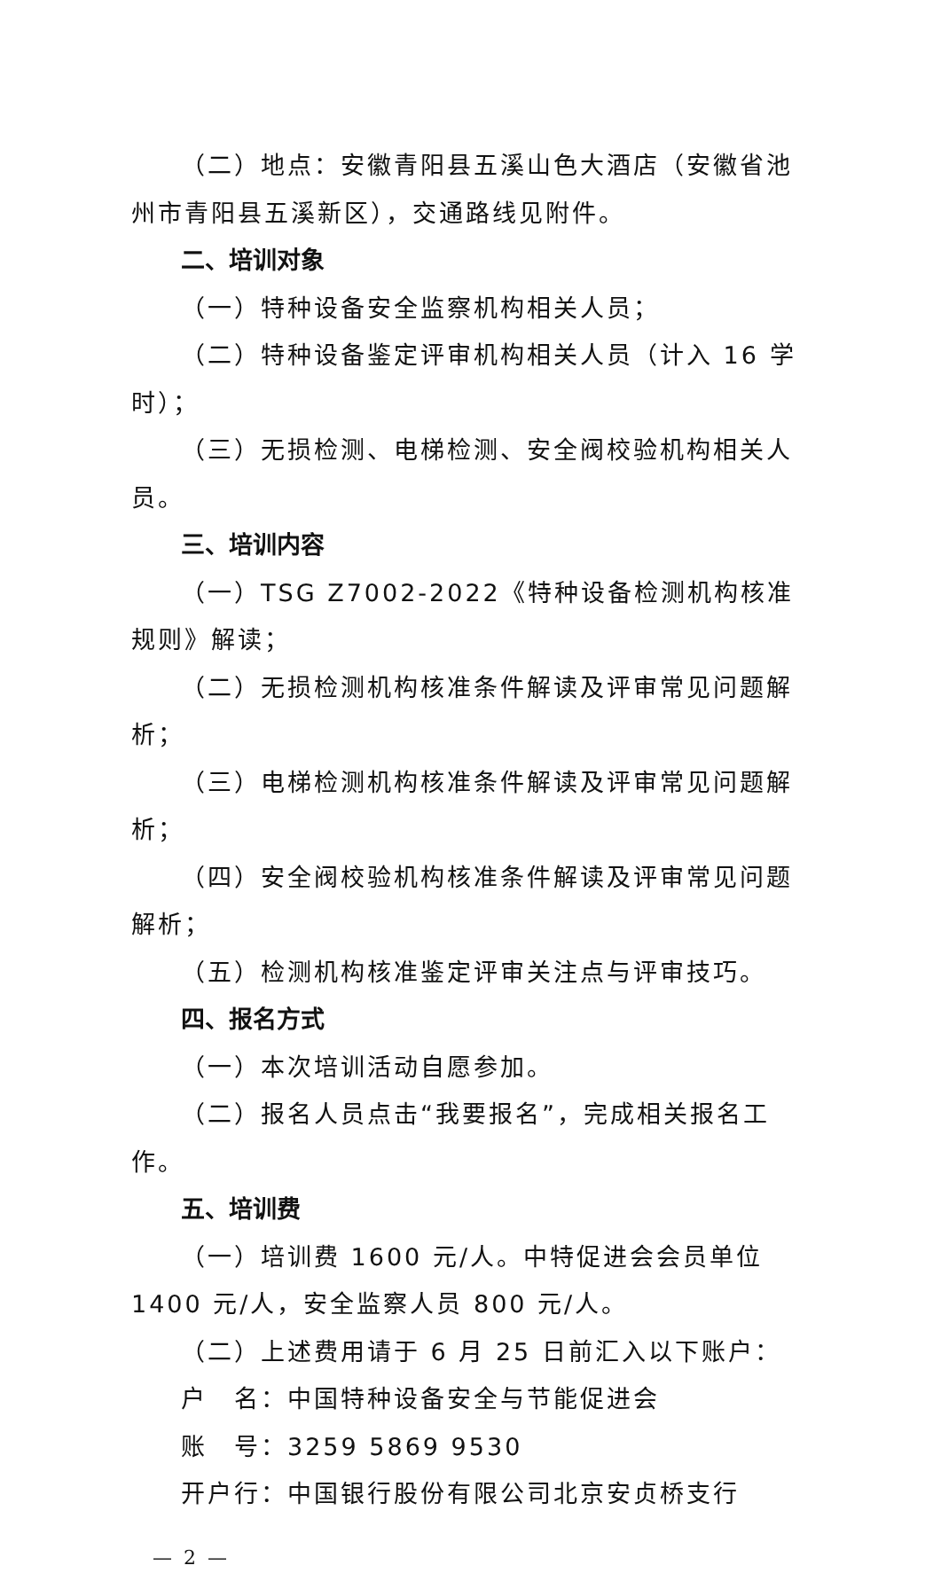（二）地点：安徽青阳县五溪山色大酒店（安徽省池州市青阳县五溪新区），交通路线见附件。
二、培训对象
（一）特种设备安全监察机构相关人员；
（二）特种设备鉴定评审机构相关人员（计入 16 学时）；
（三）无损检测、电梯检测、安全阀校验机构相关人员。
三、培训内容
（一）TSG Z7002-2022《特种设备检测机构核准规则》解读；
（二）无损检测机构核准条件解读及评审常见问题解析；
（三）电梯检测机构核准条件解读及评审常见问题解析；
（四）安全阀校验机构核准条件解读及评审常见问题解析；
（五）检测机构核准鉴定评审关注点与评审技巧。
四、报名方式
（一）本次培训活动自愿参加。
（二）报名人员点击“我要报名”，完成相关报名工作。
五、培训费
（一）培训费 1600 元/人。中特促进会会员单位 1400 元/人，安全监察人员 800 元/人。
（二）上述费用请于 6 月 25 日前汇入以下账户：
户　名：中国特种设备安全与节能促进会
账　号：3259 5869 9530
开户行：中国银行股份有限公司北京安贞桥支行
— 2 —